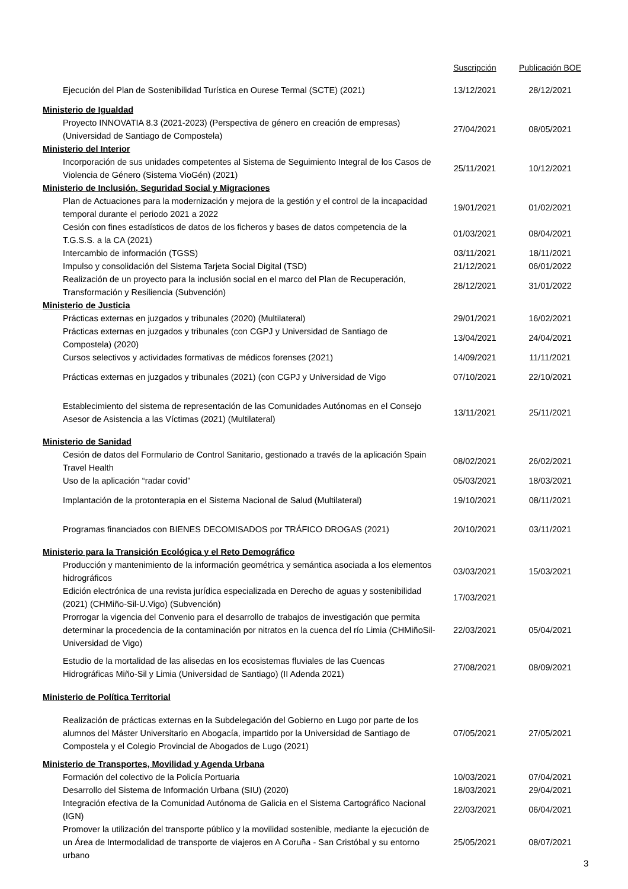| | Suscripción | Publicación BOE |
| --- | --- | --- |
| Ejecución del Plan de Sostenibilidad Turística en Ourese Termal (SCTE) (2021) | 13/12/2021 | 28/12/2021 |
| Ministerio de Igualdad | | |
| Proyecto INNOVATIA 8.3 (2021-2023) (Perspectiva de género en creación de empresas) (Universidad de Santiago de Compostela) | 27/04/2021 | 08/05/2021 |
| Ministerio del Interior | | |
| Incorporación de sus unidades competentes al Sistema de Seguimiento Integral de los Casos de Violencia de Género (Sistema VioGén) (2021) | 25/11/2021 | 10/12/2021 |
| Ministerio de Inclusión, Seguridad Social y Migraciones | | |
| Plan de Actuaciones para la modernización y mejora de la gestión y el control de la incapacidad temporal durante el periodo 2021 a 2022 | 19/01/2021 | 01/02/2021 |
| Cesión con fines estadísticos de datos de los ficheros y bases de datos competencia de la T.G.S.S. a la CA (2021) | 01/03/2021 | 08/04/2021 |
| Intercambio de información (TGSS) | 03/11/2021 | 18/11/2021 |
| Impulso y consolidación del Sistema Tarjeta Social Digital (TSD) | 21/12/2021 | 06/01/2022 |
| Realización de un proyecto para la inclusión social en el marco del Plan de Recuperación, Transformación y Resiliencia (Subvención) | 28/12/2021 | 31/01/2022 |
| Ministerio de Justicia | | |
| Prácticas externas en juzgados y tribunales (2020) (Multilateral) | 29/01/2021 | 16/02/2021 |
| Prácticas externas en juzgados y tribunales (con CGPJ y Universidad de Santiago de Compostela) (2020) | 13/04/2021 | 24/04/2021 |
| Cursos selectivos y actividades formativas de médicos forenses (2021) | 14/09/2021 | 11/11/2021 |
| Prácticas externas en juzgados y tribunales (2021) (con CGPJ y Universidad de Vigo | 07/10/2021 | 22/10/2021 |
| Establecimiento del sistema de representación de las Comunidades Autónomas en el Consejo Asesor de Asistencia a las Víctimas (2021) (Multilateral) | 13/11/2021 | 25/11/2021 |
| Ministerio de Sanidad | | |
| Cesión de datos del Formulario de Control Sanitario, gestionado a través de la aplicación Spain Travel Health | 08/02/2021 | 26/02/2021 |
| Uso de la aplicación “radar covid” | 05/03/2021 | 18/03/2021 |
| Implantación de la protonterapia en el Sistema Nacional de Salud (Multilateral) | 19/10/2021 | 08/11/2021 |
| Programas financiados con BIENES DECOMISADOS por TRÁFICO DROGAS (2021) | 20/10/2021 | 03/11/2021 |
| Ministerio para la Transición Ecológica y el Reto Demográfico | | |
| Producción y mantenimiento de la información geométrica y semántica asociada a los elementos hidrográficos | 03/03/2021 | 15/03/2021 |
| Edición electrónica de una revista jurídica especializada en Derecho de aguas y sostenibilidad (2021) (CHMiño-Sil-U.Vigo) (Subvención) | 17/03/2021 | |
| Prorrogar la vigencia del Convenio para el desarrollo de trabajos de investigación que permita determinar la procedencia de la contaminación por nitratos en la cuenca del río Limia (CHMiñoSil-Universidad de Vigo) | 22/03/2021 | 05/04/2021 |
| Estudio de la mortalidad de las alisedas en los ecosistemas fluviales de las Cuencas Hidrográficas Miño-Sil y Limia (Universidad de Santiago) (II Adenda 2021) | 27/08/2021 | 08/09/2021 |
| Ministerio de Política Territorial | | |
| Realización de prácticas externas en la Subdelegación del Gobierno en Lugo por parte de los alumnos del Máster Universitario en Abogacía, impartido por la Universidad de Santiago de Compostela y el Colegio Provincial de Abogados de Lugo (2021) | 07/05/2021 | 27/05/2021 |
| Ministerio de Transportes, Movilidad y Agenda Urbana | | |
| Formación del colectivo de la Policía Portuaria | 10/03/2021 | 07/04/2021 |
| Desarrollo del Sistema de Información Urbana (SIU) (2020) | 18/03/2021 | 29/04/2021 |
| Integración efectiva de la Comunidad Autónoma de Galicia en el Sistema Cartográfico Nacional (IGN) | 22/03/2021 | 06/04/2021 |
| Promover la utilización del transporte público y la movilidad sostenible, mediante la ejecución de un Área de Intermodalidad de transporte de viajeros en A Coruña - San Cristóbal y su entorno urbano | 25/05/2021 | 08/07/2021 |
3